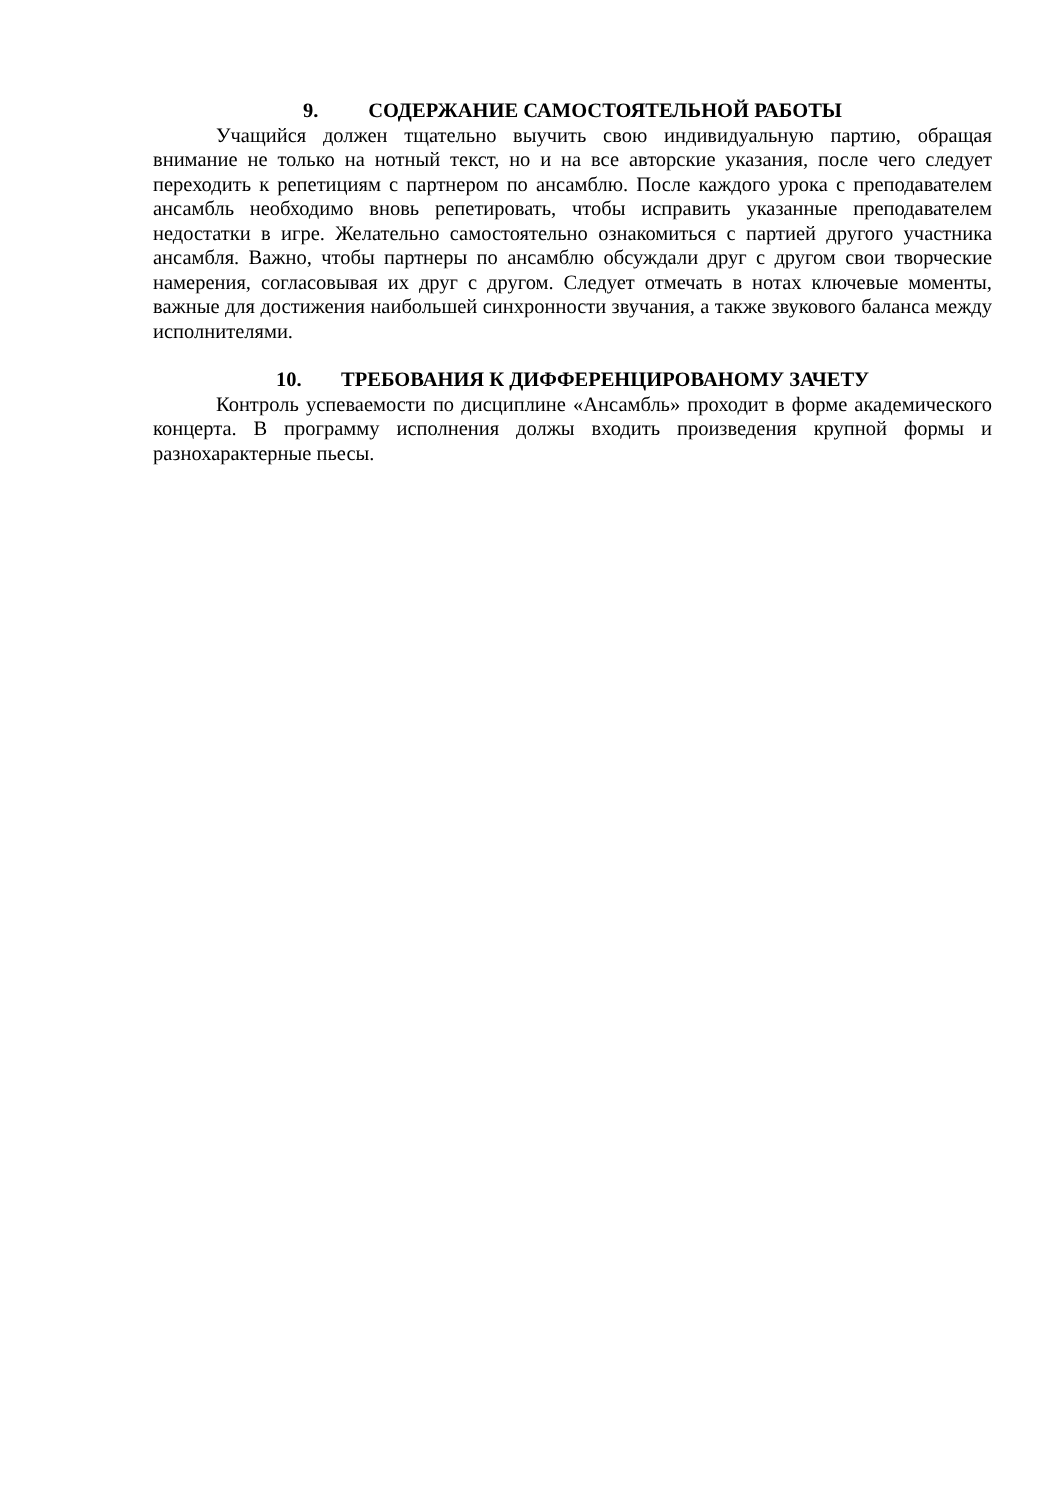9. СОДЕРЖАНИЕ САМОСТОЯТЕЛЬНОЙ РАБОТЫ
Учащийся должен тщательно выучить свою индивидуальную партию, обращая внимание не только на нотный текст, но и на все авторские указания, после чего следует переходить к репетициям с партнером по ансамблю. После каждого урока с преподавателем ансамбль необходимо вновь репетировать, чтобы исправить указанные преподавателем недостатки в игре. Желательно самостоятельно ознакомиться с партией другого участника ансамбля. Важно, чтобы партнеры по ансамблю обсуждали друг с другом свои творческие намерения, согласовывая их друг с другом. Следует отмечать в нотах ключевые моменты, важные для достижения наибольшей синхронности звучания, а также звукового баланса между исполнителями.
10. ТРЕБОВАНИЯ К ДИФФЕРЕНЦИРОВАНОМУ ЗАЧЕТУ
Контроль успеваемости по дисциплине «Ансамбль» проходит в форме академического концерта. В программу исполнения должы входить произведения крупной формы и разнохарактерные пьесы.